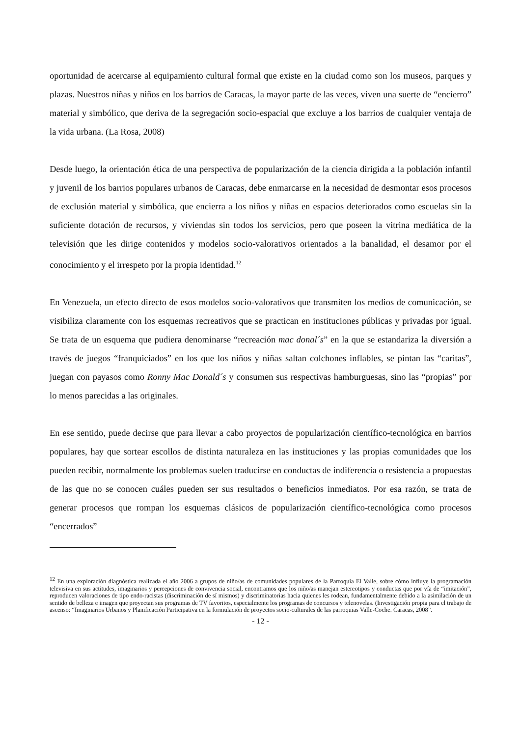oportunidad de acercarse al equipamiento cultural formal que existe en la ciudad como son los museos, parques y plazas. Nuestros niñas y niños en los barrios de Caracas, la mayor parte de las veces, viven una suerte de “encierro” material y simbólico, que deriva de la segregación socio-espacial que excluye a los barrios de cualquier ventaja de la vida urbana. (La Rosa, 2008)
Desde luego, la orientación ética de una perspectiva de popularización de la ciencia dirigida a la población infantil y juvenil de los barrios populares urbanos de Caracas, debe enmarcarse en la necesidad de desmontar esos procesos de exclusión material y simbólica, que encierra a los niños y niñas en espacios deteriorados como escuelas sin la suficiente dotación de recursos, y viviendas sin todos los servicios, pero que poseen la vitrina mediática de la televisión que les dirige contenidos y modelos socio-valorativos orientados a la banalidad, el desamor por el conocimiento y el irrespeto por la propia identidad.<sup>12</sup>
En Venezuela, un efecto directo de esos modelos socio-valorativos que transmiten los medios de comunicación, se visibiliza claramente con los esquemas recreativos que se practican en instituciones públicas y privadas por igual. Se trata de un esquema que pudiera denominarse “recreación mac donal´s” en la que se estandariza la diversión a través de juegos “franquiciados” en los que los niños y niñas saltan colchones inflables, se pintan las “caritas”, juegan con payasos como Ronny Mac Donald´s y consumen sus respectivas hamburguesas, sino las “propias” por lo menos parecidas a las originales.
En ese sentido, puede decirse que para llevar a cabo proyectos de popularización científico-tecnológica en barrios populares, hay que sortear escollos de distinta naturaleza en las instituciones y las propias comunidades que los pueden recibir, normalmente los problemas suelen traducirse en conductas de indiferencia o resistencia a propuestas de las que no se conocen cuáles pueden ser sus resultados o beneficios inmediatos. Por esa razón, se trata de generar procesos que rompan los esquemas clásicos de popularización científico-tecnológica como procesos “encerrados”
<sup>12</sup> En una exploración diagnóstica realizada el año 2006 a grupos de niño/as de comunidades populares de la Parroquia El Valle, sobre cómo influye la programación televisiva en sus actitudes, imaginarios y percepciones de convivencia social, encontramos que los niño/as manejan estereotipos y conductas que por vía de “imitación”, reproducen valoraciones de tipo endo-racistas (discriminación de sí mismos) y discriminatorias hacia quienes les rodean, fundamentalmente debido a la asimilación de un sentido de belleza e imagen que proyectan sus programas de TV favoritos, especialmente los programas de concursos y telenovelas. (Investigación propia para el trabajo de ascenso: “Imaginarios Urbanos y Planificación Participativa en la formulación de proyectos socio-culturales de las parroquias Valle-Coche. Caracas, 2008”.
- 12 -